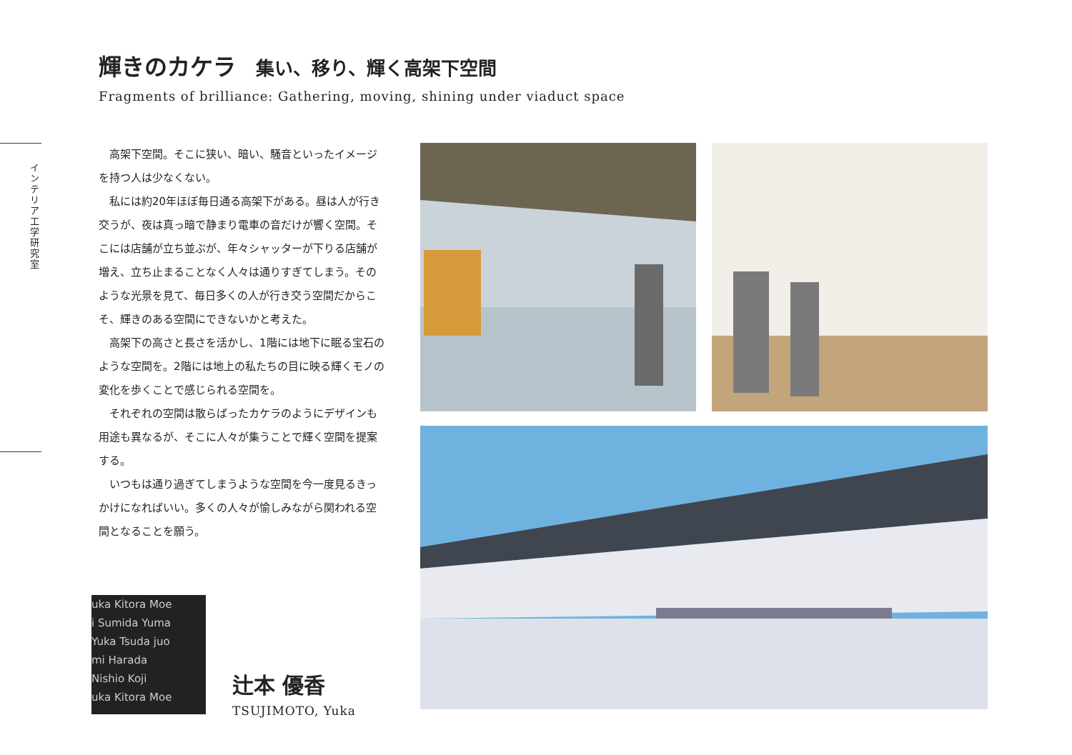インテリア工学研究室
輝きのカケラ 集い、移り、輝く高架下空間
Fragments of brilliance: Gathering, moving, shining under viaduct space
高架下空間。そこに狭い、暗い、騒音といったイメージを持つ人は少なくない。
私には約20年ほぼ毎日通る高架下がある。昼は人が行き交うが、夜は真っ暗で静まり電車の音だけが響く空間。そこには店舗が立ち並ぶが、年々シャッターが下りる店舗が増え、立ち止まることなく人々は通りすぎてしまう。そのような光景を見て、毎日多くの人が行き交う空間だからこそ、輝きのある空間にできないかと考えた。
高架下の高さと長さを活かし、1階には地下に眠る宝石のような空間を。2階には地上の私たちの目に映る輝くモノの変化を歩くことで感じられる空間を。
それぞれの空間は散らばったカケラのようにデザインも用途も異なるが、そこに人々が集うことで輝く空間を提案する。
いつもは通り過ぎてしまうような空間を今一度見るきっかけになればいい。多くの人々が愉しみながら関われる空間となることを願う。
uka Kitora Moe
i Sumida Yuma
Yuka Tsuda juo
mi Harada
Nishio Koji
uka Kitora Moe
辻本 優香
TSUJIMOTO, Yuka